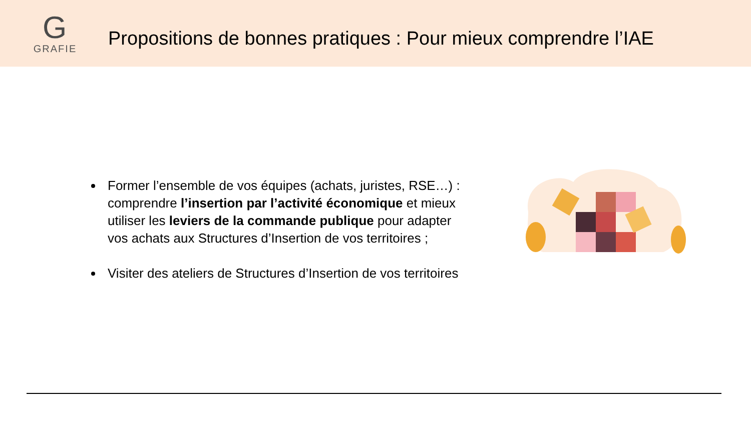G
GRAFIE
Propositions de bonnes pratiques : Pour mieux comprendre l’IAE
Former l’ensemble de vos équipes (achats, juristes, RSE…) : comprendre l’insertion par l’activité économique et mieux utiliser les leviers de la commande publique pour adapter vos achats aux Structures d’Insertion de vos territoires ;
Visiter des ateliers de Structures d’Insertion de vos territoires